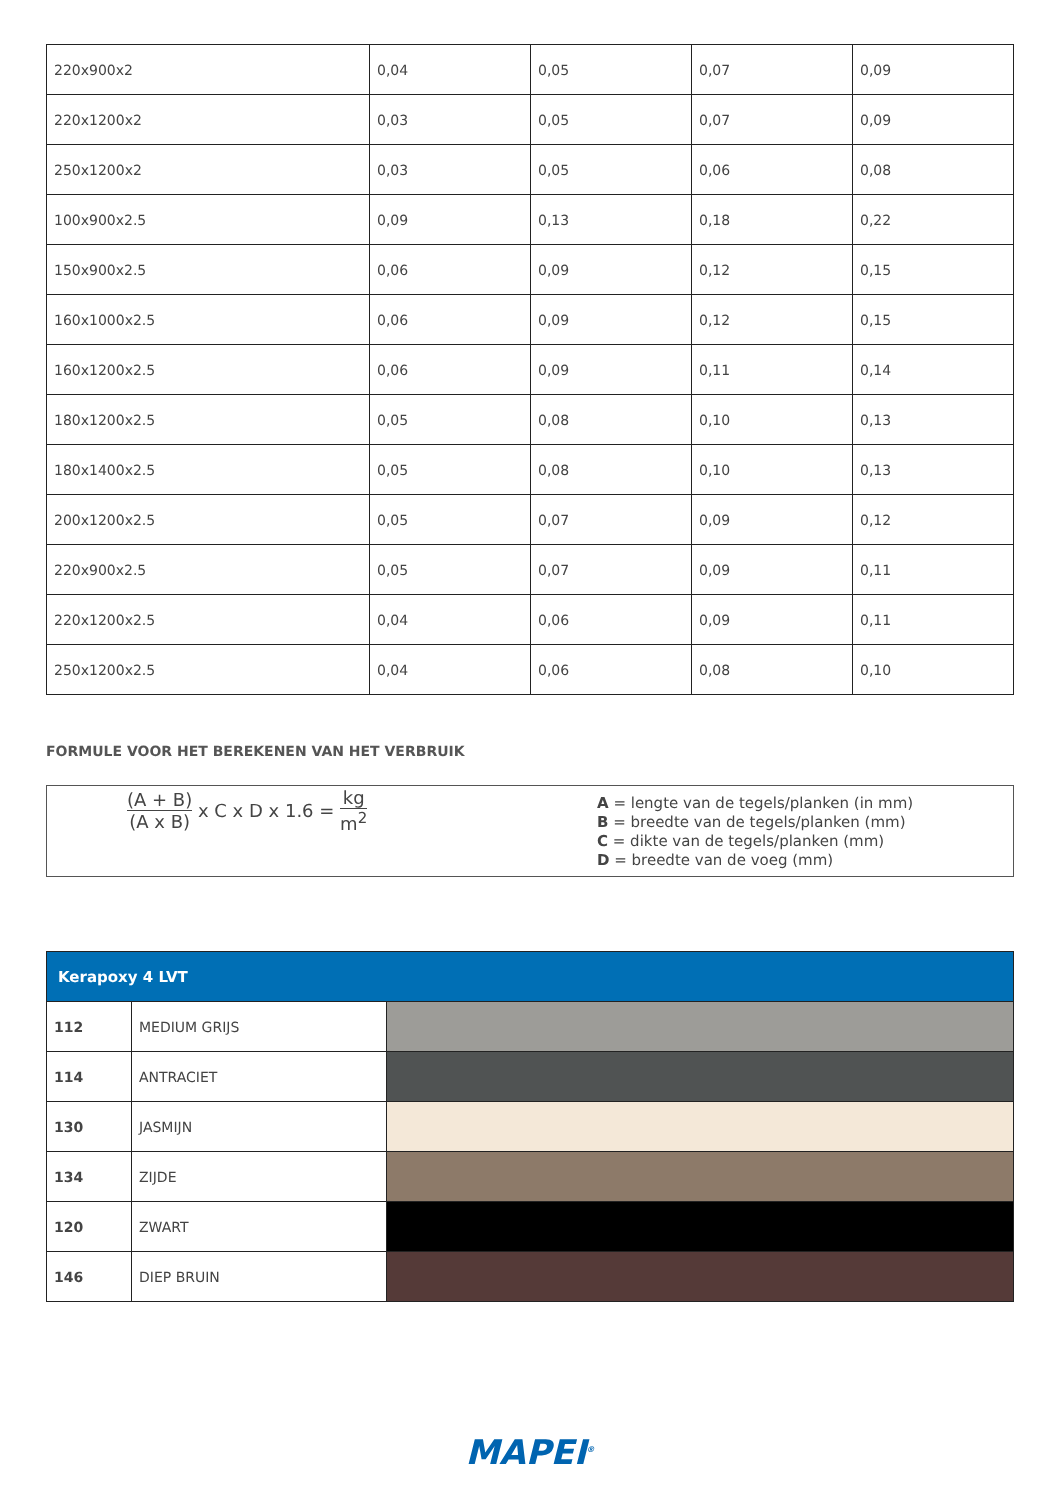| 220x900x2 | 0,04 | 0,05 | 0,07 | 0,09 |
| 220x1200x2 | 0,03 | 0,05 | 0,07 | 0,09 |
| 250x1200x2 | 0,03 | 0,05 | 0,06 | 0,08 |
| 100x900x2.5 | 0,09 | 0,13 | 0,18 | 0,22 |
| 150x900x2.5 | 0,06 | 0,09 | 0,12 | 0,15 |
| 160x1000x2.5 | 0,06 | 0,09 | 0,12 | 0,15 |
| 160x1200x2.5 | 0,06 | 0,09 | 0,11 | 0,14 |
| 180x1200x2.5 | 0,05 | 0,08 | 0,10 | 0,13 |
| 180x1400x2.5 | 0,05 | 0,08 | 0,10 | 0,13 |
| 200x1200x2.5 | 0,05 | 0,07 | 0,09 | 0,12 |
| 220x900x2.5 | 0,05 | 0,07 | 0,09 | 0,11 |
| 220x1200x2.5 | 0,04 | 0,06 | 0,09 | 0,11 |
| 250x1200x2.5 | 0,04 | 0,06 | 0,08 | 0,10 |
FORMULE VOOR HET BEREKENEN VAN HET VERBRUIK
(A + B) (A x B) x C x D x 1.6 = kg m<sup>2</sup>
A = lengte van de tegels/planken (in mm)
B = breedte van de tegels/planken (mm)
C = dikte van de tegels/planken (mm)
D = breedte van de voeg (mm)
| Kerapoxy 4 LVT | | |
| 112 | MEDIUM GRIJS | |
| 114 | ANTRACIET | |
| 130 | JASMIJN | |
| 134 | ZIJDE | |
| 120 | ZWART | |
| 146 | DIEP BRUIN | |
MAPEI<sup>®</sup>